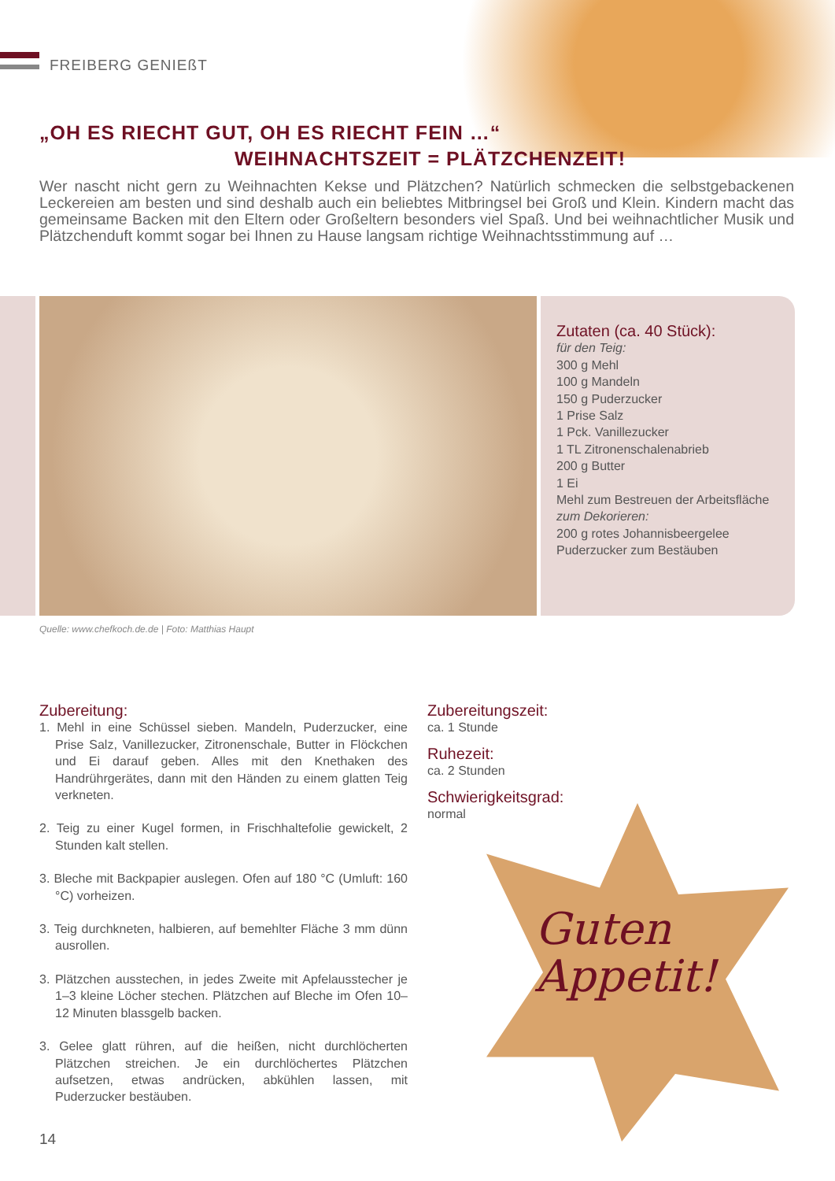FREIBERG GENIEßT
„OH ES RIECHT GUT, OH ES RIECHT FEIN …“WEIHNACHTSZEIT = PLÄTZCHENZEIT!
Wer nascht nicht gern zu Weihnachten Kekse und Plätzchen? Natürlich schmecken die selbstgebackenen Leckereien am besten und sind deshalb auch ein beliebtes Mitbringsel bei Groß und Klein. Kindern macht das gemeinsame Backen mit den Eltern oder Großeltern besonders viel Spaß. Und bei weihnachtlicher Musik und Plätzchenduft kommt sogar bei Ihnen zu Hause langsam richtige Weihnachtsstimmung auf …
Zutaten (ca. 40 Stück):
für den Teig:
300 g Mehl
100 g Mandeln
150 g Puderzucker
1 Prise Salz
1 Pck. Vanillezucker
1 TL Zitronenschalenabrieb
200 g Butter
1 Ei
Mehl zum Bestreuen der Arbeitsfläche
zum Dekorieren:
200 g rotes Johannisbeergelee
Puderzucker zum Bestäuben
Quelle: www.chefkoch.de.de | Foto: Matthias Haupt
Zubereitung:
1. Mehl in eine Schüssel sieben. Mandeln, Puderzucker, eine Prise Salz, Vanillezucker, Zitronenschale, Butter in Flöckchen und Ei darauf geben. Alles mit den Knethaken des Handrührgerätes, dann mit den Händen zu einem glatten Teig verkneten.
2. Teig zu einer Kugel formen, in Frischhaltefolie gewickelt, 2 Stunden kalt stellen.
3. Bleche mit Backpapier auslegen. Ofen auf 180 °C (Umluft: 160 °C) vorheizen.
3. Teig durchkneten, halbieren, auf bemehlter Fläche 3 mm dünn ausrollen.
3. Plätzchen ausstechen, in jedes Zweite mit Apfelausstecher je 1–3 kleine Löcher stechen. Plätzchen auf Bleche im Ofen 10–12 Minuten blassgelb backen.
3. Gelee glatt rühren, auf die heißen, nicht durchlöcherten Plätzchen streichen. Je ein durchlöchertes Plätzchen aufsetzen, etwas andrücken, abkühlen lassen, mit Puderzucker bestäuben.
Zubereitungszeit:
ca. 1 Stunde
Ruhezeit:
ca. 2 Stunden
Schwierigkeitsgrad:
normal
Guten
Appetit!
14